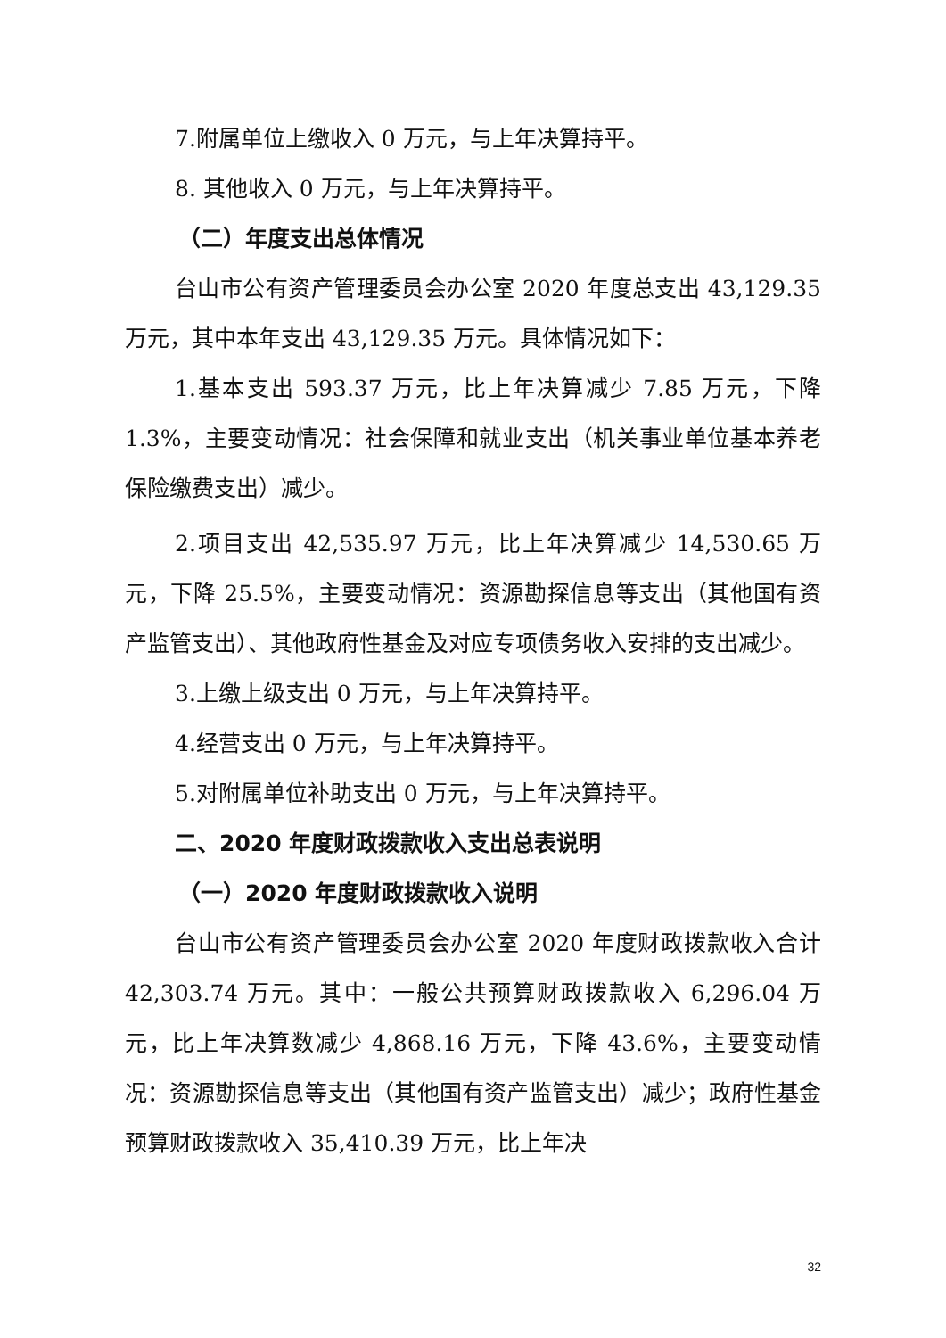7.附属单位上缴收入 0 万元，与上年决算持平。
8. 其他收入 0 万元，与上年决算持平。
（二）年度支出总体情况
台山市公有资产管理委员会办公室 2020 年度总支出 43,129.35 万元，其中本年支出 43,129.35 万元。具体情况如下：
1.基本支出 593.37 万元，比上年决算减少 7.85 万元，下降 1.3%，主要变动情况：社会保障和就业支出（机关事业单位基本养老保险缴费支出）减少。
2.项目支出 42,535.97 万元，比上年决算减少 14,530.65 万元，下降 25.5%，主要变动情况：资源勘探信息等支出（其他国有资产监管支出）、其他政府性基金及对应专项债务收入安排的支出减少。
3.上缴上级支出 0 万元，与上年决算持平。
4.经营支出 0 万元，与上年决算持平。
5.对附属单位补助支出 0 万元，与上年决算持平。
二、2020 年度财政拨款收入支出总表说明
（一）2020 年度财政拨款收入说明
台山市公有资产管理委员会办公室 2020 年度财政拨款收入合计 42,303.74 万元。其中：一般公共预算财政拨款收入 6,296.04 万元，比上年决算数减少 4,868.16 万元，下降 43.6%，主要变动情况：资源勘探信息等支出（其他国有资产监管支出）减少；政府性基金预算财政拨款收入 35,410.39 万元，比上年决
32